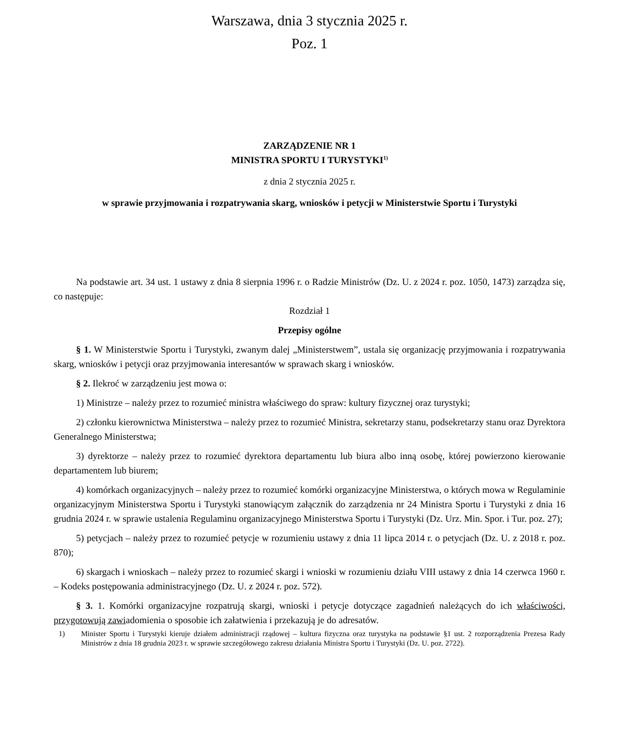Warszawa, dnia 3 stycznia 2025 r.
Poz. 1
ZARZĄDZENIE NR 1
MINISTRA SPORTU I TURYSTYKI<sup>1)</sup>
z dnia 2 stycznia 2025 r.
w sprawie przyjmowania i rozpatrywania skarg, wniosków i petycji w Ministerstwie Sportu i Turystyki
Na podstawie art. 34 ust. 1 ustawy z dnia 8 sierpnia 1996 r. o Radzie Ministrów (Dz. U. z 2024 r. poz. 1050, 1473) zarządza się, co następuje:
Rozdział 1
Przepisy ogólne
§ 1. W Ministerstwie Sportu i Turystyki, zwanym dalej „Ministerstwem”, ustala się organizację przyjmowania i rozpatrywania skarg, wniosków i petycji oraz przyjmowania interesantów w sprawach skarg i wniosków.
§ 2. Ilekroć w zarządzeniu jest mowa o:
1) Ministrze – należy przez to rozumieć ministra właściwego do spraw: kultury fizycznej oraz turystyki;
2) członku kierownictwa Ministerstwa – należy przez to rozumieć Ministra, sekretarzy stanu, podsekretarzy stanu oraz Dyrektora Generalnego Ministerstwa;
3) dyrektorze – należy przez to rozumieć dyrektora departamentu lub biura albo inną osobę, której powierzono kierowanie departamentem lub biurem;
4) komórkach organizacyjnych – należy przez to rozumieć komórki organizacyjne Ministerstwa, o których mowa w Regulaminie organizacyjnym Ministerstwa Sportu i Turystyki stanowiącym załącznik do zarządzenia nr 24 Ministra Sportu i Turystyki z dnia 16 grudnia 2024 r. w sprawie ustalenia Regulaminu organizacyjnego Ministerstwa Sportu i Turystyki (Dz. Urz. Min. Spor. i Tur. poz. 27);
5) petycjach – należy przez to rozumieć petycje w rozumieniu ustawy z dnia 11 lipca 2014 r. o petycjach (Dz. U. z 2018 r. poz. 870);
6) skargach i wnioskach – należy przez to rozumieć skargi i wnioski w rozumieniu działu VIII ustawy z dnia 14 czerwca 1960 r. – Kodeks postępowania administracyjnego (Dz. U. z 2024 r. poz. 572).
§ 3. 1. Komórki organizacyjne rozpatrują skargi, wnioski i petycje dotyczące zagadnień należących do ich właściwości, przygotowują zawiadomienia o sposobie ich załatwienia i przekazują je do adresatów.
1) Minister Sportu i Turystyki kieruje działem administracji rządowej – kultura fizyczna oraz turystyka na podstawie §1 ust. 2 rozporządzenia Prezesa Rady Ministrów z dnia 18 grudnia 2023 r. w sprawie szczegółowego zakresu działania Ministra Sportu i Turystyki (Dz. U. poz. 2722).